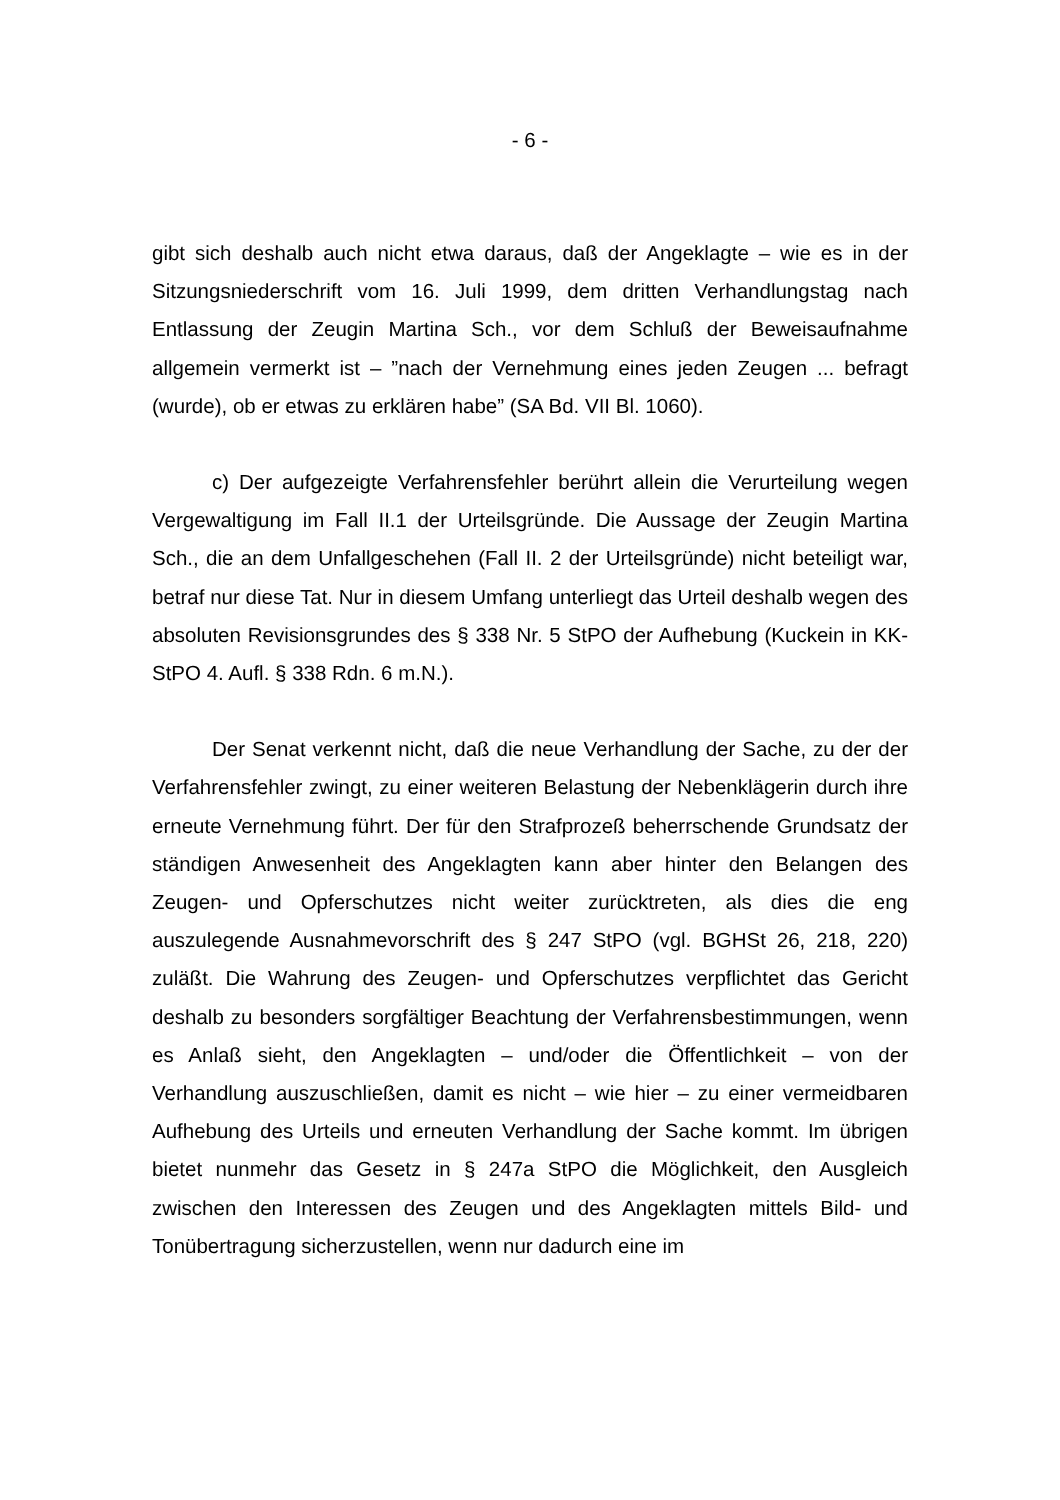- 6 -
gibt sich deshalb auch nicht etwa daraus, daß der Angeklagte – wie es in der Sitzungsniederschrift vom 16. Juli 1999, dem dritten Verhandlungstag nach Entlassung der Zeugin Martina Sch., vor dem Schluß der Beweisaufnahme allgemein vermerkt ist – ”nach der Vernehmung eines jeden Zeugen ... befragt (wurde), ob er etwas zu erklären habe” (SA Bd. VII Bl. 1060).
c) Der aufgezeigte Verfahrensfehler berührt allein die Verurteilung wegen Vergewaltigung im Fall II.1 der Urteilsgründe. Die Aussage der Zeugin Martina Sch., die an dem Unfallgeschehen (Fall II. 2 der Urteilsgründe) nicht beteiligt war, betraf nur diese Tat. Nur in diesem Umfang unterliegt das Urteil deshalb wegen des absoluten Revisionsgrundes des § 338 Nr. 5 StPO der Aufhebung (Kuckein in KK-StPO 4. Aufl. § 338 Rdn. 6 m.N.).
Der Senat verkennt nicht, daß die neue Verhandlung der Sache, zu der der Verfahrensfehler zwingt, zu einer weiteren Belastung der Nebenklägerin durch ihre erneute Vernehmung führt. Der für den Strafprozeß beherrschende Grundsatz der ständigen Anwesenheit des Angeklagten kann aber hinter den Belangen des Zeugen- und Opferschutzes nicht weiter zurücktreten, als dies die eng auszulegende Ausnahmevorschrift des § 247 StPO (vgl. BGHSt 26, 218, 220) zuläßt. Die Wahrung des Zeugen- und Opferschutzes verpflichtet das Gericht deshalb zu besonders sorgfältiger Beachtung der Verfahrensbestimmungen, wenn es Anlaß sieht, den Angeklagten – und/oder die Öffentlichkeit – von der Verhandlung auszuschließen, damit es nicht – wie hier – zu einer vermeidbaren Aufhebung des Urteils und erneuten Verhandlung der Sache kommt. Im übrigen bietet nunmehr das Gesetz in § 247a StPO die Möglichkeit, den Ausgleich zwischen den Interessen des Zeugen und des Angeklagten mittels Bild- und Tonübertragung sicherzustellen, wenn nur dadurch eine im